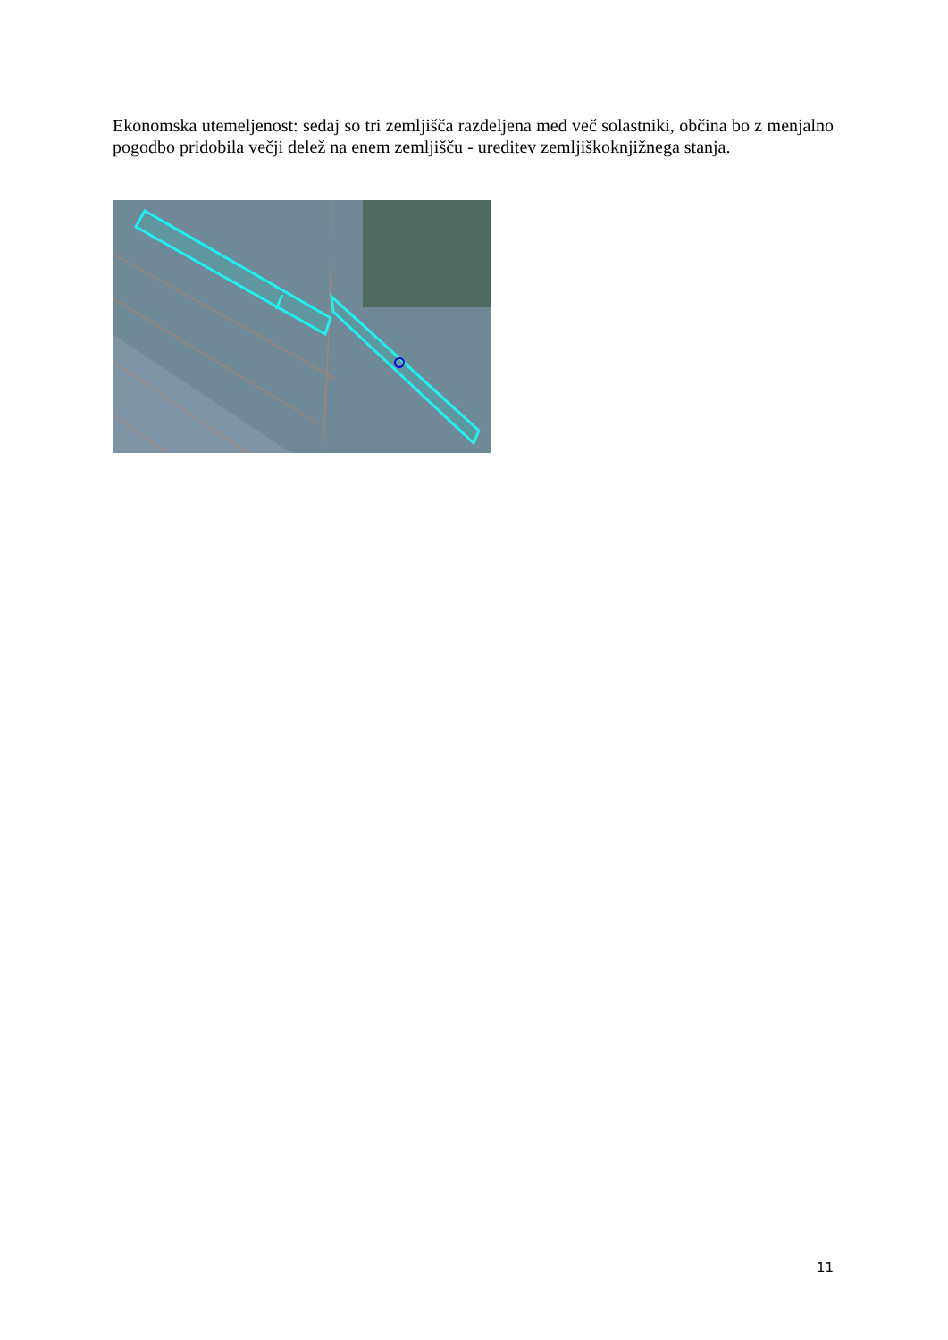Ekonomska utemeljenost: sedaj so tri zemljišča razdeljena med več solastniki, občina bo z menjalno pogodbo pridobila večji delež na enem zemljišču - ureditev zemljiškoknjižnega stanja.
11